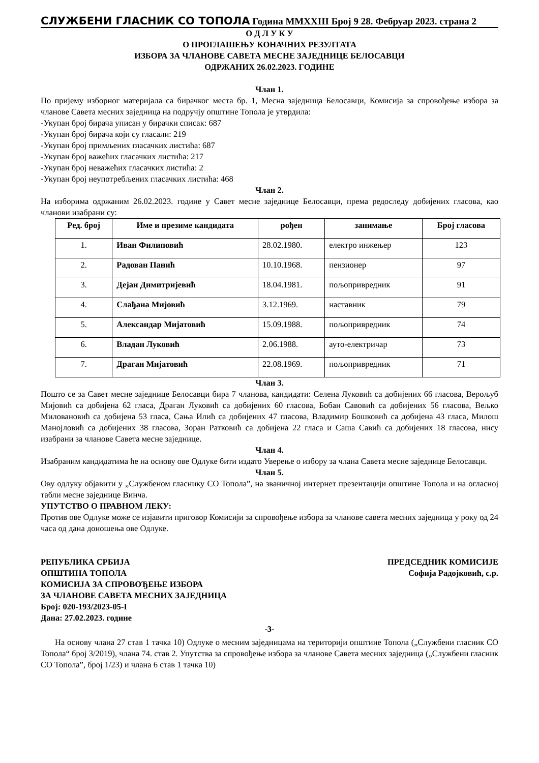СЛУЖБЕНИ ГЛАСНИК СО ТОПОЛА Година MMXXIII Број 9 28. Фебруар 2023. страна 2
О Д Л У К У
О ПРОГЛАШЕЊУ КОНАЧНИХ РЕЗУЛТАТА
ИЗБОРА ЗА ЧЛАНОВЕ САВЕТА МЕСНЕ ЗАЈЕДНИЦЕ БЕЛОСАВЦИ
ОДРЖАНИХ 26.02.2023. ГОДИНЕ
Члан 1.
По пријему изборног материјала са бирачког места бр. 1, Месна заједница Белосавци, Комисија за спровођење избора за чланове Савета месних заједница на подручју општине Топола је утврдила:
-Укупан број бирача уписан у бирачки списак: 687
-Укупан број бирача који су гласали: 219
-Укупан број примљених гласачких листића: 687
-Укупан број важећих гласачких листића: 217
-Укупан број неважећих гласачких листића: 2
-Укупан број неупотребљених гласачких листића: 468
Члан 2.
На изборима одржаним 26.02.2023. године у Савет месне заједнице Белосавци, према редоследу добијених гласова, као чланови изабрани су:
| Ред. број | Име и презиме кандидата | рођен | занимање | Број гласова |
| --- | --- | --- | --- | --- |
| 1. | Иван Филиповић | 28.02.1980. | електро инжењер | 123 |
| 2. | Радован Панић | 10.10.1968. | пензионер | 97 |
| 3. | Дејан Димитријевић | 18.04.1981. | пољопривредник | 91 |
| 4. | Слађана Мијовић | 3.12.1969. | наставник | 79 |
| 5. | Александар Мијатовић | 15.09.1988. | пољопривредник | 74 |
| 6. | Владан Луковић | 2.06.1988. | ауто-електричар | 73 |
| 7. | Драган Мијатовић | 22.08.1969. | пољопривредник | 71 |
Члан 3.
Пошто се за Савет месне заједнице Белосавци бира 7 чланова, кандидати: Селена Луковић са добијених 66 гласова, Верољуб Мијовић са добијена 62 гласа, Драган Луковић са добијених 60 гласова, Бобан Савовић са добијених 56 гласова, Вељко Миловановић са добијена 53 гласа, Сања Илић са добијених 47 гласова, Владимир Бошковић са добијена 43 гласа, Милош Манојловић са добијених 38 гласова, Зоран Ратковић са добијена 22 гласа и Саша Савић са добијених 18 гласова, нису изабрани за чланове Савета месне заједнице.
Члан 4.
Изабраним кандидатима ће на основу ове Одлуке бити издато Уверење о избору за члана Савета месне заједнице Белосавци.
Члан 5.
Ову одлуку објавити у „Службеном гласнику СО Топола”, на званичној интернет презентацији општине Топола и на огласној табли месне заједнице Винча.
УПУТСТВО О ПРАВНОМ ЛЕКУ:
Против ове Одлуке може се изјавити приговор Комисији за спровођење избора за чланове савета месних заједница у року од 24 часа од дана доношења ове Одлуке.
РЕПУБЛИКА СРБИЈА
ОПШТИНА ТОПОЛА
КОМИСИЈА ЗА СПРОВОЂЕЊЕ ИЗБОРА
ЗА ЧЛАНОВЕ САВЕТА МЕСНИХ ЗАЈЕДНИЦА
Број: 020-193/2023-05-I
Дана: 27.02.2023. године
ПРЕДСЕДНИК КОМИСИЈЕ
Софија Радојковић, с.р.
-3-
На основу члана 27 став 1 тачка 10) Одлуке о месним заједницама на територији општине Топола („Службени гласник СО Топола“ број 3/2019), члана 74. став 2. Упутства за спровођење избора за чланове Савета месних заједница („Службени гласник СО Топола”, број 1/23) и члана 6 став 1 тачка 10)